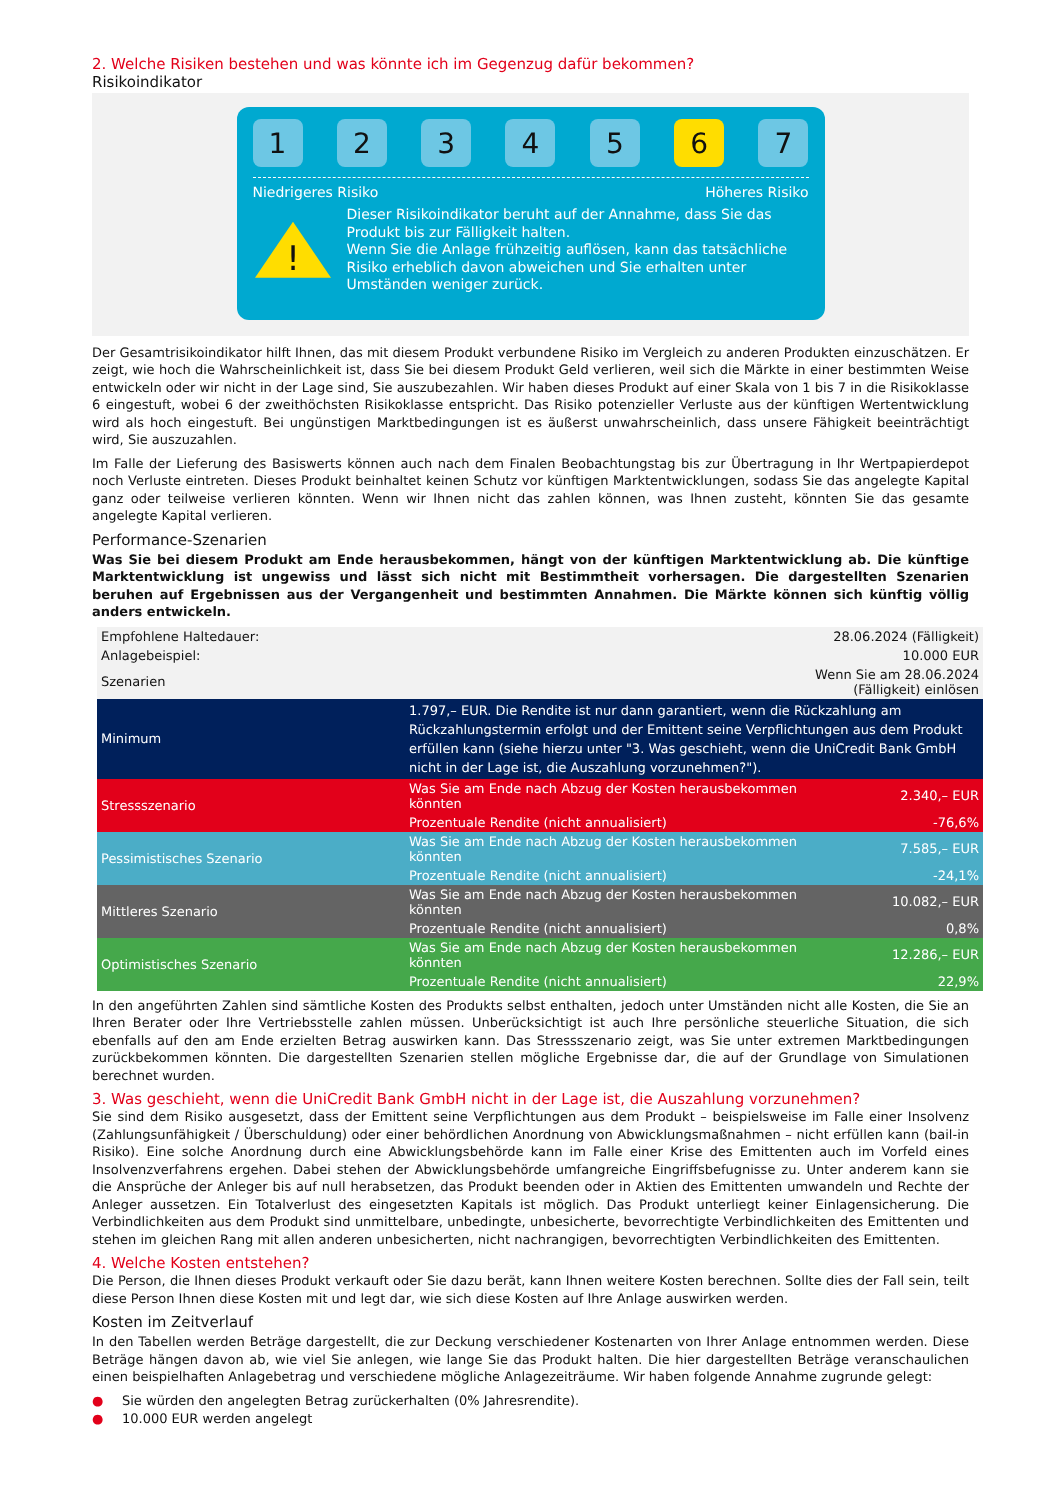2. Welche Risiken bestehen und was könnte ich im Gegenzug dafür bekommen?
Risikoindikator
1 2 3 4 5 6 7
Niedrigeres Risiko Höheres Risiko
!
Dieser Risikoindikator beruht auf der Annahme, dass Sie das Produkt bis zur Fälligkeit halten.
Wenn Sie die Anlage frühzeitig auflösen, kann das tatsächliche Risiko erheblich davon abweichen und Sie erhalten unter Umständen weniger zurück.
Der Gesamtrisikoindikator hilft Ihnen, das mit diesem Produkt verbundene Risiko im Vergleich zu anderen Produkten einzuschätzen. Er zeigt, wie hoch die Wahrscheinlichkeit ist, dass Sie bei diesem Produkt Geld verlieren, weil sich die Märkte in einer bestimmten Weise entwickeln oder wir nicht in der Lage sind, Sie auszubezahlen. Wir haben dieses Produkt auf einer Skala von 1 bis 7 in die Risikoklasse 6 eingestuft, wobei 6 der zweithöchsten Risikoklasse entspricht. Das Risiko potenzieller Verluste aus der künftigen Wertentwicklung wird als hoch eingestuft. Bei ungünstigen Marktbedingungen ist es äußerst unwahrscheinlich, dass unsere Fähigkeit beeinträchtigt wird, Sie auszuzahlen.
Im Falle der Lieferung des Basiswerts können auch nach dem Finalen Beobachtungstag bis zur Übertragung in Ihr Wertpapierdepot noch Verluste eintreten. Dieses Produkt beinhaltet keinen Schutz vor künftigen Marktentwicklungen, sodass Sie das angelegte Kapital ganz oder teilweise verlieren könnten. Wenn wir Ihnen nicht das zahlen können, was Ihnen zusteht, könnten Sie das gesamte angelegte Kapital verlieren.
Performance-Szenarien
Was Sie bei diesem Produkt am Ende herausbekommen, hängt von der künftigen Marktentwicklung ab. Die künftige Marktentwicklung ist ungewiss und lässt sich nicht mit Bestimmtheit vorhersagen. Die dargestellten Szenarien beruhen auf Ergebnissen aus der Vergangenheit und bestimmten Annahmen. Die Märkte können sich künftig völlig anders entwickeln.
| Empfohlene Haltedauer: | | 28.06.2024 (Fälligkeit) |
| Anlagebeispiel: | | 10.000 EUR |
| Szenarien | | Wenn Sie am 28.06.2024 (Fälligkeit) einlösen |
| Minimum | 1.797,– EUR. Die Rendite ist nur dann garantiert, wenn die Rückzahlung am Rückzahlungstermin erfolgt und der Emittent seine Verpflichtungen aus dem Produkt erfüllen kann (siehe hierzu unter "3. Was geschieht, wenn die UniCredit Bank GmbH nicht in der Lage ist, die Auszahlung vorzunehmen?"). | |
| Stressszenario | Was Sie am Ende nach Abzug der Kosten herausbekommen könnten | 2.340,– EUR |
| | Prozentuale Rendite (nicht annualisiert) | -76,6% |
| Pessimistisches Szenario | Was Sie am Ende nach Abzug der Kosten herausbekommen könnten | 7.585,– EUR |
| | Prozentuale Rendite (nicht annualisiert) | -24,1% |
| Mittleres Szenario | Was Sie am Ende nach Abzug der Kosten herausbekommen könnten | 10.082,– EUR |
| | Prozentuale Rendite (nicht annualisiert) | 0,8% |
| Optimistisches Szenario | Was Sie am Ende nach Abzug der Kosten herausbekommen könnten | 12.286,– EUR |
| | Prozentuale Rendite (nicht annualisiert) | 22,9% |
In den angeführten Zahlen sind sämtliche Kosten des Produkts selbst enthalten, jedoch unter Umständen nicht alle Kosten, die Sie an Ihren Berater oder Ihre Vertriebsstelle zahlen müssen. Unberücksichtigt ist auch Ihre persönliche steuerliche Situation, die sich ebenfalls auf den am Ende erzielten Betrag auswirken kann. Das Stressszenario zeigt, was Sie unter extremen Marktbedingungen zurückbekommen könnten. Die dargestellten Szenarien stellen mögliche Ergebnisse dar, die auf der Grundlage von Simulationen berechnet wurden.
3. Was geschieht, wenn die UniCredit Bank GmbH nicht in der Lage ist, die Auszahlung vorzunehmen?
Sie sind dem Risiko ausgesetzt, dass der Emittent seine Verpflichtungen aus dem Produkt – beispielsweise im Falle einer Insolvenz (Zahlungsunfähigkeit / Überschuldung) oder einer behördlichen Anordnung von Abwicklungsmaßnahmen – nicht erfüllen kann (bail-in Risiko). Eine solche Anordnung durch eine Abwicklungsbehörde kann im Falle einer Krise des Emittenten auch im Vorfeld eines Insolvenzverfahrens ergehen. Dabei stehen der Abwicklungsbehörde umfangreiche Eingriffsbefugnisse zu. Unter anderem kann sie die Ansprüche der Anleger bis auf null herabsetzen, das Produkt beenden oder in Aktien des Emittenten umwandeln und Rechte der Anleger aussetzen. Ein Totalverlust des eingesetzten Kapitals ist möglich. Das Produkt unterliegt keiner Einlagensicherung. Die Verbindlichkeiten aus dem Produkt sind unmittelbare, unbedingte, unbesicherte, bevorrechtigte Verbindlichkeiten des Emittenten und stehen im gleichen Rang mit allen anderen unbesicherten, nicht nachrangigen, bevorrechtigten Verbindlichkeiten des Emittenten.
4. Welche Kosten entstehen?
Die Person, die Ihnen dieses Produkt verkauft oder Sie dazu berät, kann Ihnen weitere Kosten berechnen. Sollte dies der Fall sein, teilt diese Person Ihnen diese Kosten mit und legt dar, wie sich diese Kosten auf Ihre Anlage auswirken werden.
Kosten im Zeitverlauf
In den Tabellen werden Beträge dargestellt, die zur Deckung verschiedener Kostenarten von Ihrer Anlage entnommen werden. Diese Beträge hängen davon ab, wie viel Sie anlegen, wie lange Sie das Produkt halten. Die hier dargestellten Beträge veranschaulichen einen beispielhaften Anlagebetrag und verschiedene mögliche Anlagezeiträume. Wir haben folgende Annahme zugrunde gelegt:
● Sie würden den angelegten Betrag zurückerhalten (0% Jahresrendite).
● 10.000 EUR werden angelegt